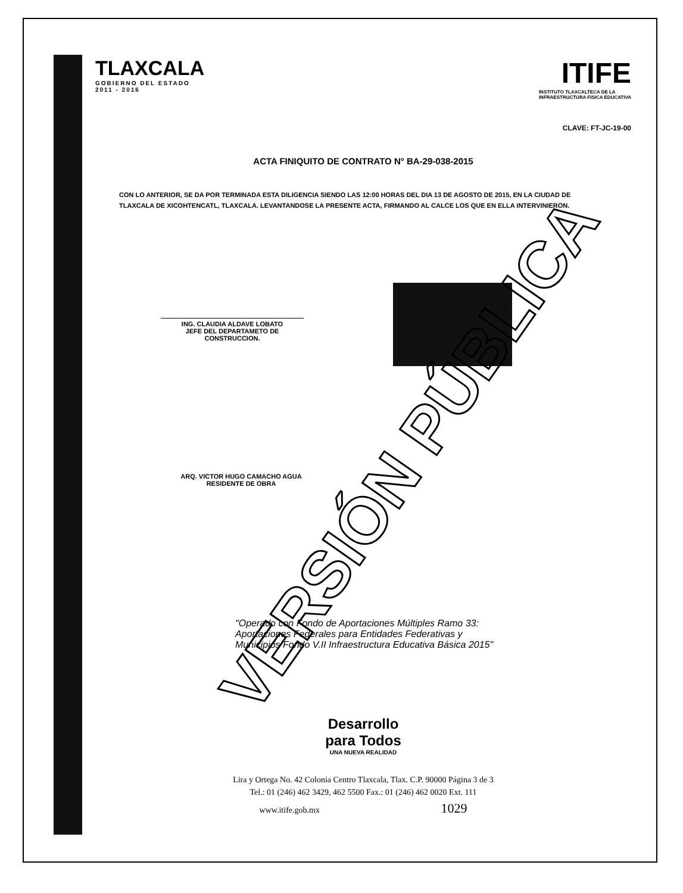TLAXCALA
GOBIERNO DEL ESTADO
2011 - 2016
ITIFE
INSTITUTO TLAXCALTECA DE LA
INFRAESTRUCTURA FISICA EDUCATIVA
CLAVE: FT-JC-19-00
ACTA FINIQUITO DE CONTRATO N° BA-29-038-2015
CON LO ANTERIOR, SE DA POR TERMINADA ESTA DILIGENCIA SIENDO LAS 12:00 HORAS DEL DIA 13 DE AGOSTO DE 2015, EN LA CIUDAD DE TLAXCALA DE XICOHTENCATL, TLAXCALA. LEVANTANDOSE LA PRESENTE ACTA, FIRMANDO AL CALCE LOS QUE EN ELLA INTERVINIERON.
ING. CLAUDIA ALDAVE LOBATO
JEFE DEL DEPARTAMETO DE CONSTRUCCION.
ARQ. VICTOR HUGO CAMACHO AGUA
RESIDENTE DE OBRA
"Operado con Fondo de Aportaciones Múltiples Ramo 33: Aportaciones Federales para Entidades Federativas y Municipios Fondo V.II Infraestructura Educativa Básica 2015"
Desarrollo
para Todos
UNA NUEVA REALIDAD
Lira y Ortega No. 42 Colonia Centro Tlaxcala, Tlax. C.P. 90000 Página 3 de 3
Tel.: 01 (246) 462 3429, 462 5500 Fax.: 01 (246) 462 0020 Ext. 111
www.itife.gob.mx 1029
VERSIÓN PÚBLICA